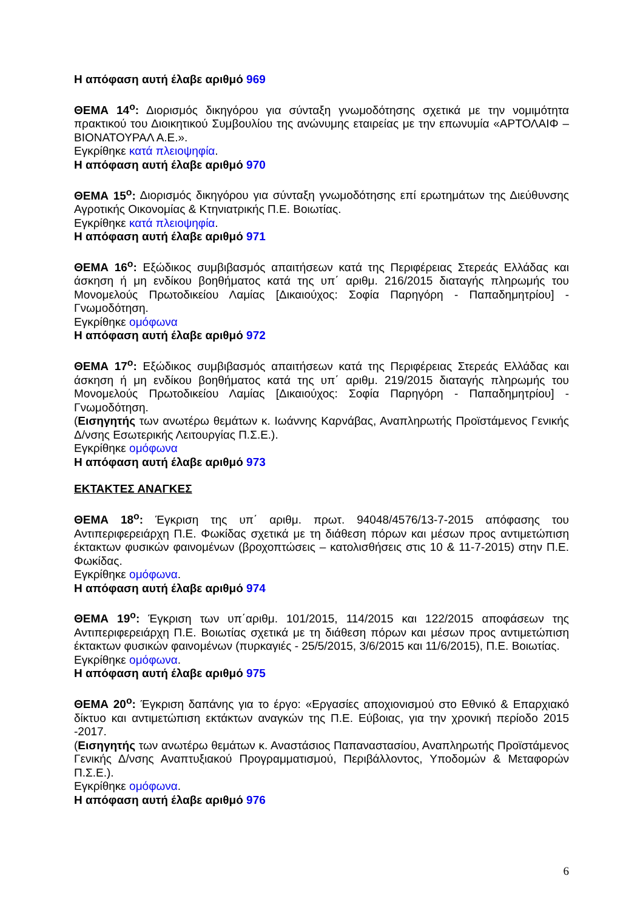Η απόφαση αυτή έλαβε αριθμό 969
ΘΕΜΑ 14<sup>ο</sup>: Διορισμός δικηγόρου για σύνταξη γνωμοδότησης σχετικά με την νομιμότητα πρακτικού του Διοικητικού Συμβουλίου της ανώνυμης εταιρείας με την επωνυμία «ΑΡΤΟΛΑΙΦ – ΒΙΟΝΑΤΟΥΡΑΛ Α.Ε.».
Εγκρίθηκε κατά πλειοψηφία.
Η απόφαση αυτή έλαβε αριθμό 970
ΘΕΜΑ 15<sup>ο</sup>: Διορισμός δικηγόρου για σύνταξη γνωμοδότησης επί ερωτημάτων της Διεύθυνσης Αγροτικής Οικονομίας & Κτηνιατρικής Π.Ε. Βοιωτίας.
Εγκρίθηκε κατά πλειοψηφία.
Η απόφαση αυτή έλαβε αριθμό 971
ΘΕΜΑ 16<sup>ο</sup>: Εξώδικος συμβιβασμός απαιτήσεων κατά της Περιφέρειας Στερεάς Ελλάδας και άσκηση ή μη ενδίκου βοηθήματος κατά της υπ΄ αριθμ. 216/2015 διαταγής πληρωμής του Μονομελούς Πρωτοδικείου Λαμίας [Δικαιούχος: Σοφία Παρηγόρη - Παπαδημητρίου] - Γνωμοδότηση.
Εγκρίθηκε ομόφωνα
Η απόφαση αυτή έλαβε αριθμό 972
ΘΕΜΑ 17<sup>ο</sup>: Εξώδικος συμβιβασμός απαιτήσεων κατά της Περιφέρειας Στερεάς Ελλάδας και άσκηση ή μη ενδίκου βοηθήματος κατά της υπ΄ αριθμ. 219/2015 διαταγής πληρωμής του Μονομελούς Πρωτοδικείου Λαμίας [Δικαιούχος: Σοφία Παρηγόρη - Παπαδημητρίου] - Γνωμοδότηση.
(Εισηγητής των ανωτέρω θεμάτων κ. Ιωάννης Καρνάβας, Αναπληρωτής Προϊστάμενος Γενικής Δ/νσης Εσωτερικής Λειτουργίας Π.Σ.Ε.).
Εγκρίθηκε ομόφωνα
Η απόφαση αυτή έλαβε αριθμό 973
ΕΚΤΑΚΤΕΣ ΑΝΑΓΚΕΣ
ΘΕΜΑ 18<sup>ο</sup>: Έγκριση της υπ΄ αριθμ. πρωτ. 94048/4576/13-7-2015 απόφασης του Αντιπεριφερειάρχη Π.Ε. Φωκίδας σχετικά με τη διάθεση πόρων και μέσων προς αντιμετώπιση έκτακτων φυσικών φαινομένων (βροχοπτώσεις – κατολισθήσεις στις 10 & 11-7-2015) στην Π.Ε. Φωκίδας.
Εγκρίθηκε ομόφωνα.
Η απόφαση αυτή έλαβε αριθμό 974
ΘΕΜΑ 19<sup>ο</sup>: Έγκριση των υπ΄αριθμ. 101/2015, 114/2015 και 122/2015 αποφάσεων της Αντιπεριφερειάρχη Π.Ε. Βοιωτίας σχετικά με τη διάθεση πόρων και μέσων προς αντιμετώπιση έκτακτων φυσικών φαινομένων (πυρκαγιές - 25/5/2015, 3/6/2015 και 11/6/2015), Π.Ε. Βοιωτίας.
Εγκρίθηκε ομόφωνα.
Η απόφαση αυτή έλαβε αριθμό 975
ΘΕΜΑ 20<sup>ο</sup>: Έγκριση δαπάνης για το έργο: «Εργασίες αποχιονισμού στο Εθνικό & Επαρχιακό δίκτυο και αντιμετώπιση εκτάκτων αναγκών της Π.Ε. Εύβοιας, για την χρονική περίοδο 2015 -2017.
(Εισηγητής των ανωτέρω θεμάτων κ. Αναστάσιος Παπαναστασίου, Αναπληρωτής Προϊστάμενος Γενικής Δ/νσης Αναπτυξιακού Προγραμματισμού, Περιβάλλοντος, Υποδομών & Μεταφορών Π.Σ.Ε.).
Εγκρίθηκε ομόφωνα.
Η απόφαση αυτή έλαβε αριθμό 976
6